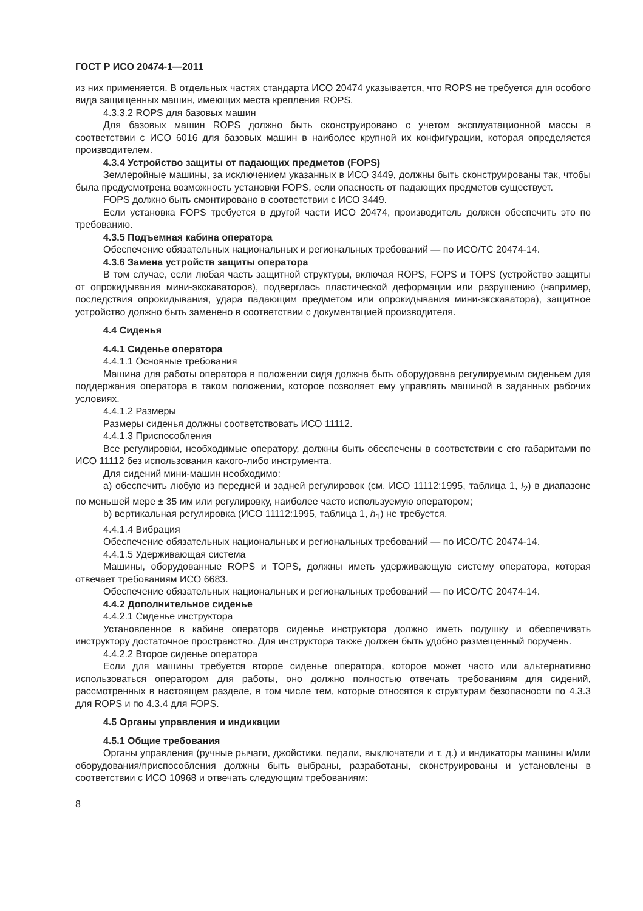ГОСТ Р ИСО 20474-1—2011
из них применяется. В отдельных частях стандарта ИСО 20474 указывается, что ROPS не требуется для особого вида защищенных машин, имеющих места крепления ROPS.
4.3.3.2 ROPS для базовых машин
Для базовых машин ROPS должно быть сконструировано с учетом эксплуатационной массы в соответствии с ИСО 6016 для базовых машин в наиболее крупной их конфигурации, которая определяется производителем.
4.3.4 Устройство защиты от падающих предметов (FOPS)
Землеройные машины, за исключением указанных в ИСО 3449, должны быть сконструированы так, чтобы была предусмотрена возможность установки FOPS, если опасность от падающих предметов существует.
FOPS должно быть смонтировано в соответствии с ИСО 3449.
Если установка FOPS требуется в другой части ИСО 20474, производитель должен обеспечить это по требованию.
4.3.5 Подъемная кабина оператора
Обеспечение обязательных национальных и региональных требований — по ИСО/ТС 20474-14.
4.3.6 Замена устройств защиты оператора
В том случае, если любая часть защитной структуры, включая ROPS, FOPS и TOPS (устройство защиты от опрокидывания мини-экскаваторов), подверглась пластической деформации или разрушению (например, последствия опрокидывания, удара падающим предметом или опрокидывания мини-экскаватора), защитное устройство должно быть заменено в соответствии с документацией производителя.
4.4 Сиденья
4.4.1 Сиденье оператора
4.4.1.1 Основные требования
Машина для работы оператора в положении сидя должна быть оборудована регулируемым сиденьем для поддержания оператора в таком положении, которое позволяет ему управлять машиной в заданных рабочих условиях.
4.4.1.2 Размеры
Размеры сиденья должны соответствовать ИСО 11112.
4.4.1.3 Приспособления
Все регулировки, необходимые оператору, должны быть обеспечены в соответствии с его габаритами по ИСО 11112 без использования какого-либо инструмента.
Для сидений мини-машин необходимо:
а) обеспечить любую из передней и задней регулировок (см. ИСО 11112:1995, таблица 1, l<sub>2</sub>) в диапазоне по меньшей мере ± 35 мм или регулировку, наиболее часто используемую оператором;
b) вертикальная регулировка (ИСО 11112:1995, таблица 1, h<sub>1</sub>) не требуется.
4.4.1.4 Вибрация
Обеспечение обязательных национальных и региональных требований — по ИСО/ТС 20474-14.
4.4.1.5 Удерживающая система
Машины, оборудованные ROPS и TOPS, должны иметь удерживающую систему оператора, которая отвечает требованиям ИСО 6683.
Обеспечение обязательных национальных и региональных требований — по ИСО/ТС 20474-14.
4.4.2 Дополнительное сиденье
4.4.2.1 Сиденье инструктора
Установленное в кабине оператора сиденье инструктора должно иметь подушку и обеспечивать инструктору достаточное пространство. Для инструктора также должен быть удобно размещенный поручень.
4.4.2.2 Второе сиденье оператора
Если для машины требуется второе сиденье оператора, которое может часто или альтернативно использоваться оператором для работы, оно должно полностью отвечать требованиям для сидений, рассмотренных в настоящем разделе, в том числе тем, которые относятся к структурам безопасности по 4.3.3 для ROPS и по 4.3.4 для FOPS.
4.5 Органы управления и индикации
4.5.1 Общие требования
Органы управления (ручные рычаги, джойстики, педали, выключатели и т. д.) и индикаторы машины и/или оборудования/приспособления должны быть выбраны, разработаны, сконструированы и установлены в соответствии с ИСО 10968 и отвечать следующим требованиям:
8